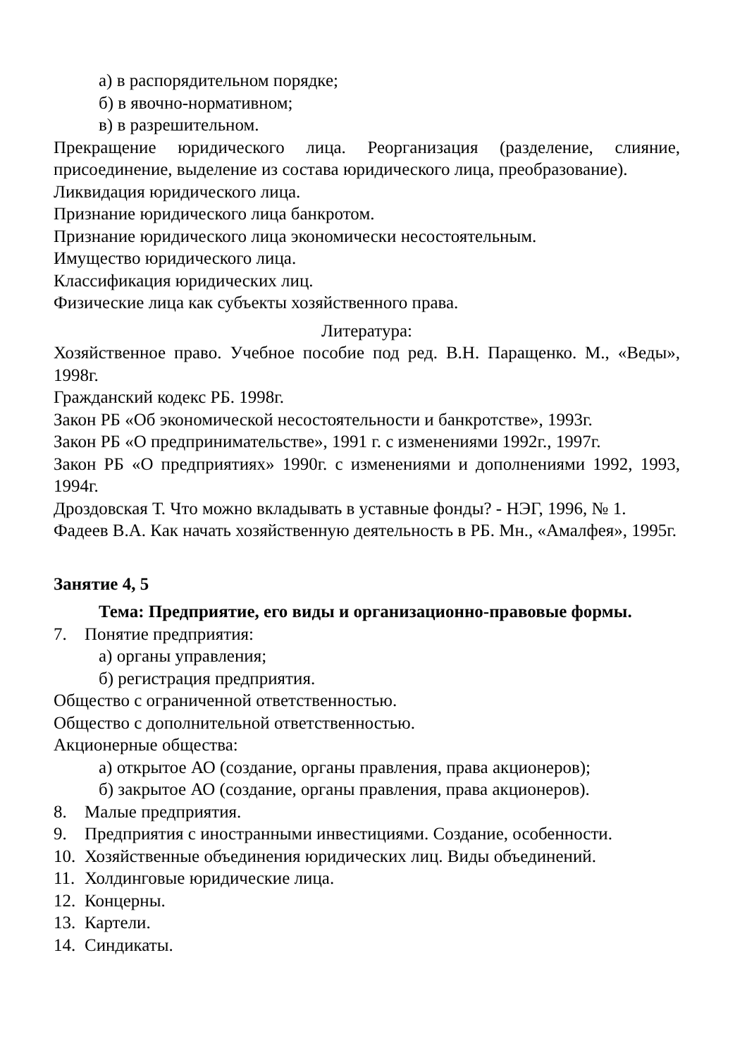а) в распорядительном порядке;
б) в явочно-нормативном;
в) в разрешительном.
Прекращение юридического лица. Реорганизация (разделение, слияние, присоединение, выделение из состава юридического лица, преобразование).
Ликвидация юридического лица.
Признание юридического лица банкротом.
Признание юридического лица экономически несостоятельным.
Имущество юридического лица.
Классификация юридических лиц.
Физические лица как субъекты хозяйственного права.
Литература:
Хозяйственное право. Учебное пособие под ред. В.Н. Паращенко. М., «Веды», 1998г.
Гражданский кодекс РБ. 1998г.
Закон РБ «Об экономической несостоятельности и банкротстве», 1993г.
Закон РБ «О предпринимательстве», 1991 г. с изменениями 1992г., 1997г.
Закон РБ «О предприятиях» 1990г. с изменениями и дополнениями 1992, 1993, 1994г.
Дроздовская Т. Что можно вкладывать в уставные фонды? - НЭГ, 1996, № 1.
Фадеев В.А. Как начать хозяйственную деятельность в РБ. Мн., «Амалфея», 1995г.
Занятие 4, 5
Тема: Предприятие, его виды и организационно-правовые формы.
7. Понятие предприятия:
а) органы управления;
б) регистрация предприятия.
Общество с ограниченной ответственностью.
Общество с дополнительной ответственностью.
Акционерные общества:
а) открытое АО (создание, органы правления, права акционеров);
б) закрытое АО (создание, органы правления, права акционеров).
8. Малые предприятия.
9. Предприятия с иностранными инвестициями. Создание, особенности.
10. Хозяйственные объединения юридических лиц. Виды объединений.
11. Холдинговые юридические лица.
12. Концерны.
13. Картели.
14. Синдикаты.